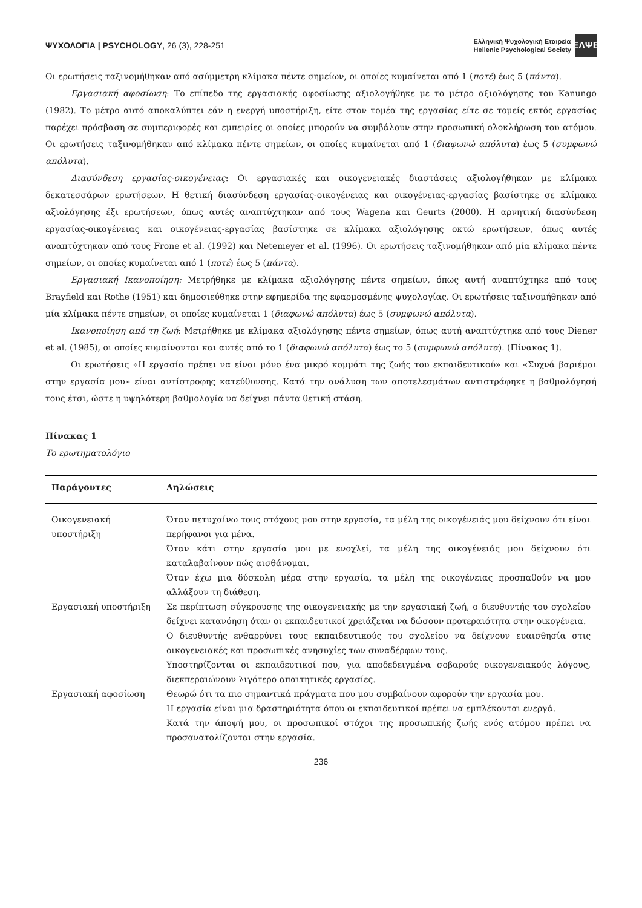ΨΥΧΟΛΟΓΙΑ | PSYCHOLOGY, 26 (3), 228-251
Ελληνική Ψυχολογική Εταιρεία
Hellenic Psychological Society
ΕΛΨΕ
Οι ερωτήσεις ταξινομήθηκαν από ασύμμετρη κλίμακα πέντε σημείων, οι οποίες κυμαίνεται από 1 (ποτέ) έως 5 (πάντα).
Εργασιακή αφοσίωση: Το επίπεδο της εργασιακής αφοσίωσης αξιολογήθηκε με το μέτρο αξιολόγησης του Kanungo (1982). Το μέτρο αυτό αποκαλύπτει εάν η ενεργή υποστήριξη, είτε στον τομέα της εργασίας είτε σε τομείς εκτός εργασίας παρέχει πρόσβαση σε συμπεριφορές και εμπειρίες οι οποίες μπορούν να συμβάλουν στην προσωπική ολοκλήρωση του ατόμου. Οι ερωτήσεις ταξινομήθηκαν από κλίμακα πέντε σημείων, οι οποίες κυμαίνεται από 1 (διαφωνώ απόλυτα) έως 5 (συμφωνώ απόλυτα).
Διασύνδεση εργασίας-οικογένειας: Οι εργασιακές και οικογενειακές διαστάσεις αξιολογήθηκαν με κλίμακα δεκατεσσάρων ερωτήσεων. Η θετική διασύνδεση εργασίας-οικογένειας και οικογένειας-εργασίας βασίστηκε σε κλίμακα αξιολόγησης έξι ερωτήσεων, όπως αυτές αναπτύχτηκαν από τους Wagena και Geurts (2000). Η αρνητική διασύνδεση εργασίας-οικογένειας και οικογένειας-εργασίας βασίστηκε σε κλίμακα αξιολόγησης οκτώ ερωτήσεων, όπως αυτές αναπτύχτηκαν από τους Frone et al. (1992) και Netemeyer et al. (1996). Οι ερωτήσεις ταξινομήθηκαν από μία κλίμακα πέντε σημείων, οι οποίες κυμαίνεται από 1 (ποτέ) έως 5 (πάντα).
Εργασιακή Ικανοποίηση: Μετρήθηκε με κλίμακα αξιολόγησης πέντε σημείων, όπως αυτή αναπτύχτηκε από τους Brayfield και Rothe (1951) και δημοσιεύθηκε στην εφημερίδα της εφαρμοσμένης ψυχολογίας. Οι ερωτήσεις ταξινομήθηκαν από μία κλίμακα πέντε σημείων, οι οποίες κυμαίνεται 1 (διαφωνώ απόλυτα) έως 5 (συμφωνώ απόλυτα).
Ικανοποίηση από τη ζωή: Μετρήθηκε με κλίμακα αξιολόγησης πέντε σημείων, όπως αυτή αναπτύχτηκε από τους Diener et al. (1985), οι οποίες κυμαίνονται και αυτές από το 1 (διαφωνώ απόλυτα) έως το 5 (συμφωνώ απόλυτα). (Πίνακας 1).
Οι ερωτήσεις «Η εργασία πρέπει να είναι μόνο ένα μικρό κομμάτι της ζωής του εκπαιδευτικού» και «Συχνά βαριέμαι στην εργασία μου» είναι αντίστροφης κατεύθυνσης. Κατά την ανάλυση των αποτελεσμάτων αντιστράφηκε η βαθμολόγησή τους έτσι, ώστε η υψηλότερη βαθμολογία να δείχνει πάντα θετική στάση.
Πίνακας 1
Το ερωτηματολόγιο
| Παράγοντες | Δηλώσεις |
| --- | --- |
| Οικογενειακή υποστήριξη | Όταν πετυχαίνω τους στόχους μου στην εργασία, τα μέλη της οικογένειάς μου δείχνουν ότι είναι περήφανοι για μένα. Όταν κάτι στην εργασία μου με ενοχλεί, τα μέλη της οικογένειάς μου δείχνουν ότι καταλαβαίνουν πώς αισθάνομαι. Όταν έχω μια δύσκολη μέρα στην εργασία, τα μέλη της οικογένειας προσπαθούν να μου αλλάξουν τη διάθεση. |
| Εργασιακή υποστήριξη | Σε περίπτωση σύγκρουσης της οικογενειακής με την εργασιακή ζωή, ο διευθυντής του σχολείου δείχνει κατανόηση όταν οι εκπαιδευτικοί χρειάζεται να δώσουν προτεραιότητα στην οικογένεια. Ο διευθυντής ενθαρρύνει τους εκπαιδευτικούς του σχολείου να δείχνουν ευαισθησία στις οικογενειακές και προσωπικές ανησυχίες των συναδέρφων τους. Υποστηρίζονται οι εκπαιδευτικοί που, για αποδεδειγμένα σοβαρούς οικογενειακούς λόγους, διεκπεραιώνουν λιγότερο απαιτητικές εργασίες. |
| Εργασιακή αφοσίωση | Θεωρώ ότι τα πιο σημαντικά πράγματα που μου συμβαίνουν αφορούν την εργασία μου. Η εργασία είναι μια δραστηριότητα όπου οι εκπαιδευτικοί πρέπει να εμπλέκονται ενεργά. Κατά την άποψή μου, οι προσωπικοί στόχοι της προσωπικής ζωής ενός ατόμου πρέπει να προσανατολίζονται στην εργασία. |
236